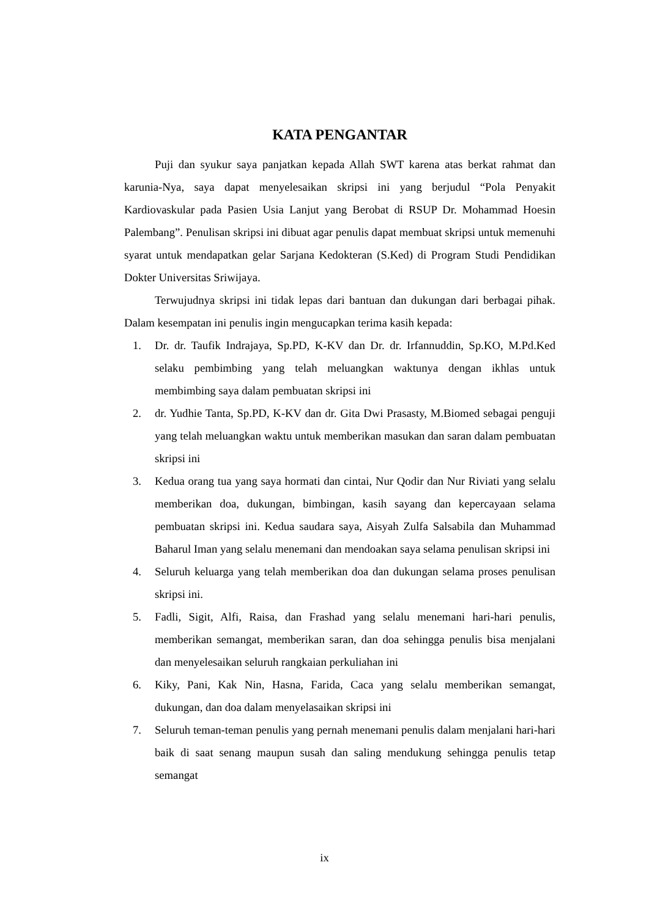KATA PENGANTAR
Puji dan syukur saya panjatkan kepada Allah SWT karena atas berkat rahmat dan karunia-Nya, saya dapat menyelesaikan skripsi ini yang berjudul “Pola Penyakit Kardiovaskular pada Pasien Usia Lanjut yang Berobat di RSUP Dr. Mohammad Hoesin Palembang”. Penulisan skripsi ini dibuat agar penulis dapat membuat skripsi untuk memenuhi syarat untuk mendapatkan gelar Sarjana Kedokteran (S.Ked) di Program Studi Pendidikan Dokter Universitas Sriwijaya.
Terwujudnya skripsi ini tidak lepas dari bantuan dan dukungan dari berbagai pihak. Dalam kesempatan ini penulis ingin mengucapkan terima kasih kepada:
1. Dr. dr. Taufik Indrajaya, Sp.PD, K-KV dan Dr. dr. Irfannuddin, Sp.KO, M.Pd.Ked selaku pembimbing yang telah meluangkan waktunya dengan ikhlas untuk membimbing saya dalam pembuatan skripsi ini
2. dr. Yudhie Tanta, Sp.PD, K-KV dan dr. Gita Dwi Prasasty, M.Biomed sebagai penguji yang telah meluangkan waktu untuk memberikan masukan dan saran dalam pembuatan skripsi ini
3. Kedua orang tua yang saya hormati dan cintai, Nur Qodir dan Nur Riviati yang selalu memberikan doa, dukungan, bimbingan, kasih sayang dan kepercayaan selama pembuatan skripsi ini. Kedua saudara saya, Aisyah Zulfa Salsabila dan Muhammad Baharul Iman yang selalu menemani dan mendoakan saya selama penulisan skripsi ini
4. Seluruh keluarga yang telah memberikan doa dan dukungan selama proses penulisan skripsi ini.
5. Fadli, Sigit, Alfi, Raisa, dan Frashad yang selalu menemani hari-hari penulis, memberikan semangat, memberikan saran, dan doa sehingga penulis bisa menjalani dan menyelesaikan seluruh rangkaian perkuliahan ini
6. Kiky, Pani, Kak Nin, Hasna, Farida, Caca yang selalu memberikan semangat, dukungan, dan doa dalam menyelasaikan skripsi ini
7. Seluruh teman-teman penulis yang pernah menemani penulis dalam menjalani hari-hari baik di saat senang maupun susah dan saling mendukung sehingga penulis tetap semangat
ix